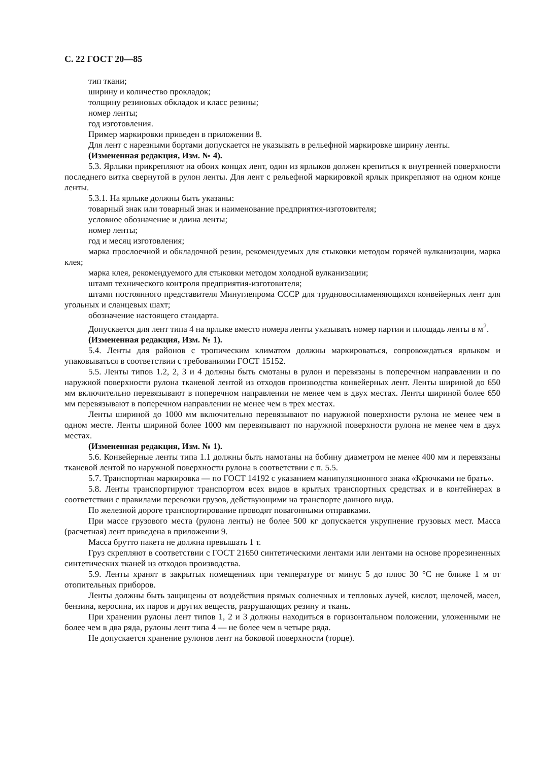С. 22 ГОСТ 20—85
тип ткани;
ширину и количество прокладок;
толщину резиновых обкладок и класс резины;
номер ленты;
год изготовления.
Пример маркировки приведен в приложении 8.
Для лент с нарезными бортами допускается не указывать в рельефной маркировке ширину ленты.
(Измененная редакция, Изм. № 4).
5.3. Ярлыки прикрепляют на обоих концах лент, один из ярлыков должен крепиться к внутренней поверхности последнего витка свернутой в рулон ленты. Для лент с рельефной маркировкой ярлык прикрепляют на одном конце ленты.
5.3.1. На ярлыке должны быть указаны:
товарный знак или товарный знак и наименование предприятия-изготовителя;
условное обозначение и длина ленты;
номер ленты;
год и месяц изготовления;
марка прослоечной и обкладочной резин, рекомендуемых для стыковки методом горячей вулканизации, марка клея;
марка клея, рекомендуемого для стыковки методом холодной вулканизации;
штамп технического контроля предприятия-изготовителя;
штамп постоянного представителя Минуглепрома СССР для трудновоспламеняющихся конвейерных лент для угольных и сланцевых шахт;
обозначение настоящего стандарта.
Допускается для лент типа 4 на ярлыке вместо номера ленты указывать номер партии и площадь ленты в м<sup>2</sup>.
(Измененная редакция, Изм. № 1).
5.4. Ленты для районов с тропическим климатом должны маркироваться, сопровождаться ярлыком и упаковываться в соответствии с требованиями ГОСТ 15152.
5.5. Ленты типов 1.2, 2, 3 и 4 должны быть смотаны в рулон и перевязаны в поперечном направлении и по наружной поверхности рулона тканевой лентой из отходов производства конвейерных лент. Ленты шириной до 650 мм включительно перевязывают в поперечном направлении не менее чем в двух местах. Ленты шириной более 650 мм перевязывают в поперечном направлении не менее чем в трех местах.
Ленты шириной до 1000 мм включительно перевязывают по наружной поверхности рулона не менее чем в одном месте. Ленты шириной более 1000 мм перевязывают по наружной поверхности рулона не менее чем в двух местах.
(Измененная редакция, Изм. № 1).
5.6. Конвейерные ленты типа 1.1 должны быть намотаны на бобину диаметром не менее 400 мм и перевязаны тканевой лентой по наружной поверхности рулона в соответствии с п. 5.5.
5.7. Транспортная маркировка — по ГОСТ 14192 с указанием манипуляционного знака «Крючками не брать».
5.8. Ленты транспортируют транспортом всех видов в крытых транспортных средствах и в контейнерах в соответствии с правилами перевозки грузов, действующими на транспорте данного вида.
По железной дороге транспортирование проводят повагонными отправками.
При массе грузового места (рулона ленты) не более 500 кг допускается укрупнение грузовых мест. Масса (расчетная) лент приведена в приложении 9.
Масса брутто пакета не должна превышать 1 т.
Груз скрепляют в соответствии с ГОСТ 21650 синтетическими лентами или лентами на основе прорезиненных синтетических тканей из отходов производства.
5.9. Ленты хранят в закрытых помещениях при температуре от минус 5 до плюс 30 °С не ближе 1 м от отопительных приборов.
Ленты должны быть защищены от воздействия прямых солнечных и тепловых лучей, кислот, щелочей, масел, бензина, керосина, их паров и других веществ, разрушающих резину и ткань.
При хранении рулоны лент типов 1, 2 и 3 должны находиться в горизонтальном положении, уложенными не более чем в два ряда, рулоны лент типа 4 — не более чем в четыре ряда.
Не допускается хранение рулонов лент на боковой поверхности (торце).